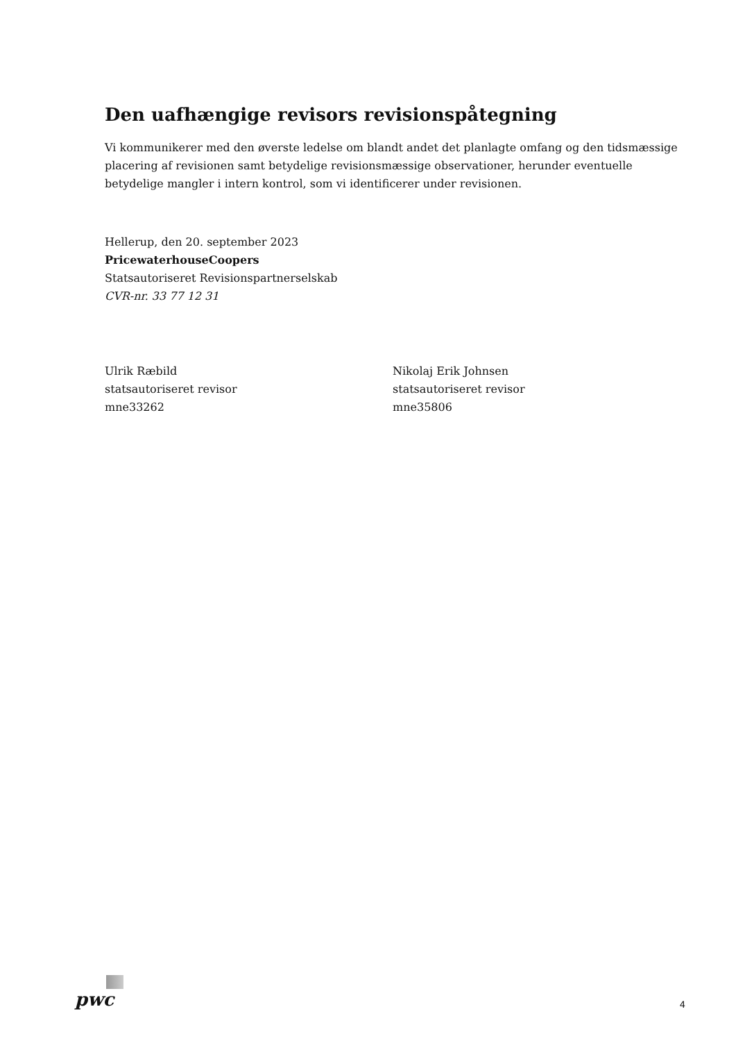Den uafhængige revisors revisionspåtegning
Vi kommunikerer med den øverste ledelse om blandt andet det planlagte omfang og den tidsmæssige placering af revisionen samt betydelige revisionsmæssige observationer, herunder eventuelle betydelige mangler i intern kontrol, som vi identificerer under revisionen.
Hellerup, den 20. september 2023
PricewaterhouseCoopers
Statsautoriseret Revisionspartnerselskab
CVR-nr. 33 77 12 31
Ulrik Ræbild
statsautoriseret revisor
mne33262
Nikolaj Erik Johnsen
statsautoriseret revisor
mne35806
pwc
4